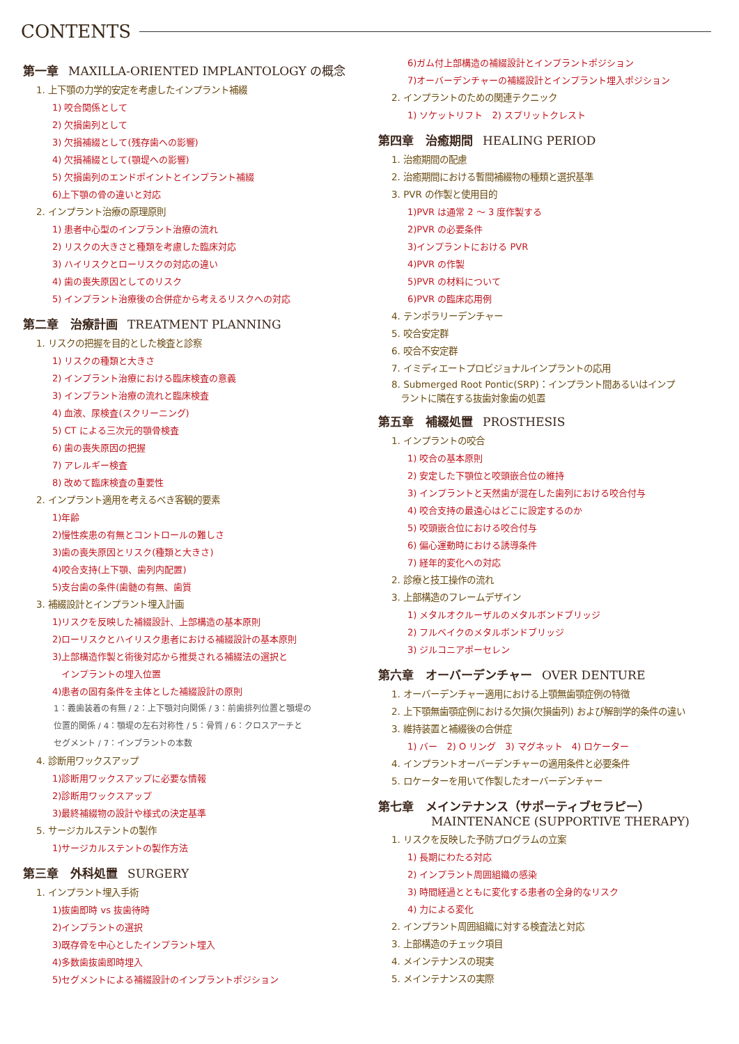CONTENTS
第一章 MAXILLA-ORIENTED IMPLANTOLOGY の概念
1. 上下顎の力学的安定を考慮したインプラント補綴
1) 咬合関係として
2) 欠損歯列として
3) 欠損補綴として(残存歯への影響)
4) 欠損補綴として(顎堤への影響)
5) 欠損歯列のエンドポイントとインプラント補綴
6)上下顎の骨の違いと対応
2. インプラント治療の原理原則
1) 患者中心型のインプラント治療の流れ
2) リスクの大きさと種類を考慮した臨床対応
3) ハイリスクとローリスクの対応の違い
4) 歯の喪失原因としてのリスク
5) インプラント治療後の合併症から考えるリスクへの対応
第二章　治療計画 TREATMENT PLANNING
1. リスクの把握を目的とした検査と診察
1) リスクの種類と大きさ
2) インプラント治療における臨床検査の意義
3) インプラント治療の流れと臨床検査
4) 血液、尿検査(スクリーニング)
5) CT による三次元的顎骨検査
6) 歯の喪失原因の把握
7) アレルギー検査
8) 改めて臨床検査の重要性
2. インプラント適用を考えるべき客観的要素
1)年齢
2)慢性疾患の有無とコントロールの難しさ
3)歯の喪失原因とリスク(種類と大きさ)
4)咬合支持(上下顎、歯列内配置)
5)支台歯の条件(歯髄の有無、歯質
3. 補綴設計とインプラント埋入計画
1)リスクを反映した補綴設計、上部構造の基本原則
2)ローリスクとハイリスク患者における補綴設計の基本原則
3)上部構造作製と術後対応から推奨される補綴法の選択と
　インプラントの埋入位置
4)患者の固有条件を主体とした補綴設計の原則
1：義歯装着の有無 / 2：上下顎対向関係 / 3：前歯排列位置と顎堤の
位置的関係 / 4：顎堤の左右対称性 / 5：骨質 / 6：クロスアーチと
セグメント / 7：インプラントの本数
4. 診断用ワックスアップ
1)診断用ワックスアップに必要な情報
2)診断用ワックスアップ
3)最終補綴物の設計や様式の決定基準
5. サージカルステントの製作
1)サージカルステントの製作方法
第三章　外科処置 SURGERY
1. インプラント埋入手術
1)抜歯即時 vs 抜歯待時
2)インプラントの選択
3)既存骨を中心としたインプラント埋入
4)多数歯抜歯即時埋入
5)セグメントによる補綴設計のインプラントポジション
6)ガム付上部構造の補綴設計とインプラントポジション
7)オーバーデンチャーの補綴設計とインプラント埋入ポジション
2. インプラントのための関連テクニック
1) ソケットリフト　2) スプリットクレスト
第四章　治癒期間 HEALING PERIOD
1. 治癒期間の配慮
2. 治癒期間における暫間補綴物の種類と選択基準
3. PVR の作製と使用目的
1)PVR は通常 2 ～ 3 度作製する
2)PVR の必要条件
3)インプラントにおける PVR
4)PVR の作製
5)PVR の材料について
6)PVR の臨床応用例
4. テンポラリーデンチャー
5. 咬合安定群
6. 咬合不安定群
7. イミディエートプロビジョナルインプラントの応用
8. Submerged Root Pontic(SRP)：インプラント間あるいはインプ
　ラントに隣在する抜歯対象歯の処置
第五章　補綴処置 PROSTHESIS
1. インプラントの咬合
1) 咬合の基本原則
2) 安定した下顎位と咬頭嵌合位の維持
3) インプラントと天然歯が混在した歯列における咬合付与
4) 咬合支持の最遠心はどこに設定するのか
5) 咬頭嵌合位における咬合付与
6) 偏心運動時における誘導条件
7) 経年的変化への対応
2. 診療と技工操作の流れ
3. 上部構造のフレームデザイン
1) メタルオクルーザルのメタルボンドブリッジ
2) フルベイクのメタルボンドブリッジ
3) ジルコニアポーセレン
第六章　オーバーデンチャー OVER DENTURE
1. オーバーデンチャー適用における上顎無歯顎症例の特徴
2. 上下顎無歯顎症例における欠損(欠損歯列) および解剖学的条件の違い
3. 維持装置と補綴後の合併症
1) バー　2) O リング　3) マグネット　4) ロケーター
4. インプラントオーバーデンチャーの適用条件と必要条件
5. ロケーターを用いて作製したオーバーデンチャー
第七章　メインテナンス（サポーティブセラピー）
MAINTENANCE (SUPPORTIVE THERAPY)
1. リスクを反映した予防プログラムの立案
1) 長期にわたる対応
2) インプラント周囲組織の感染
3) 時間経過とともに変化する患者の全身的なリスク
4) 力による変化
2. インプラント周囲組織に対する検査法と対応
3. 上部構造のチェック項目
4. メインテナンスの現実
5. メインテナンスの実際